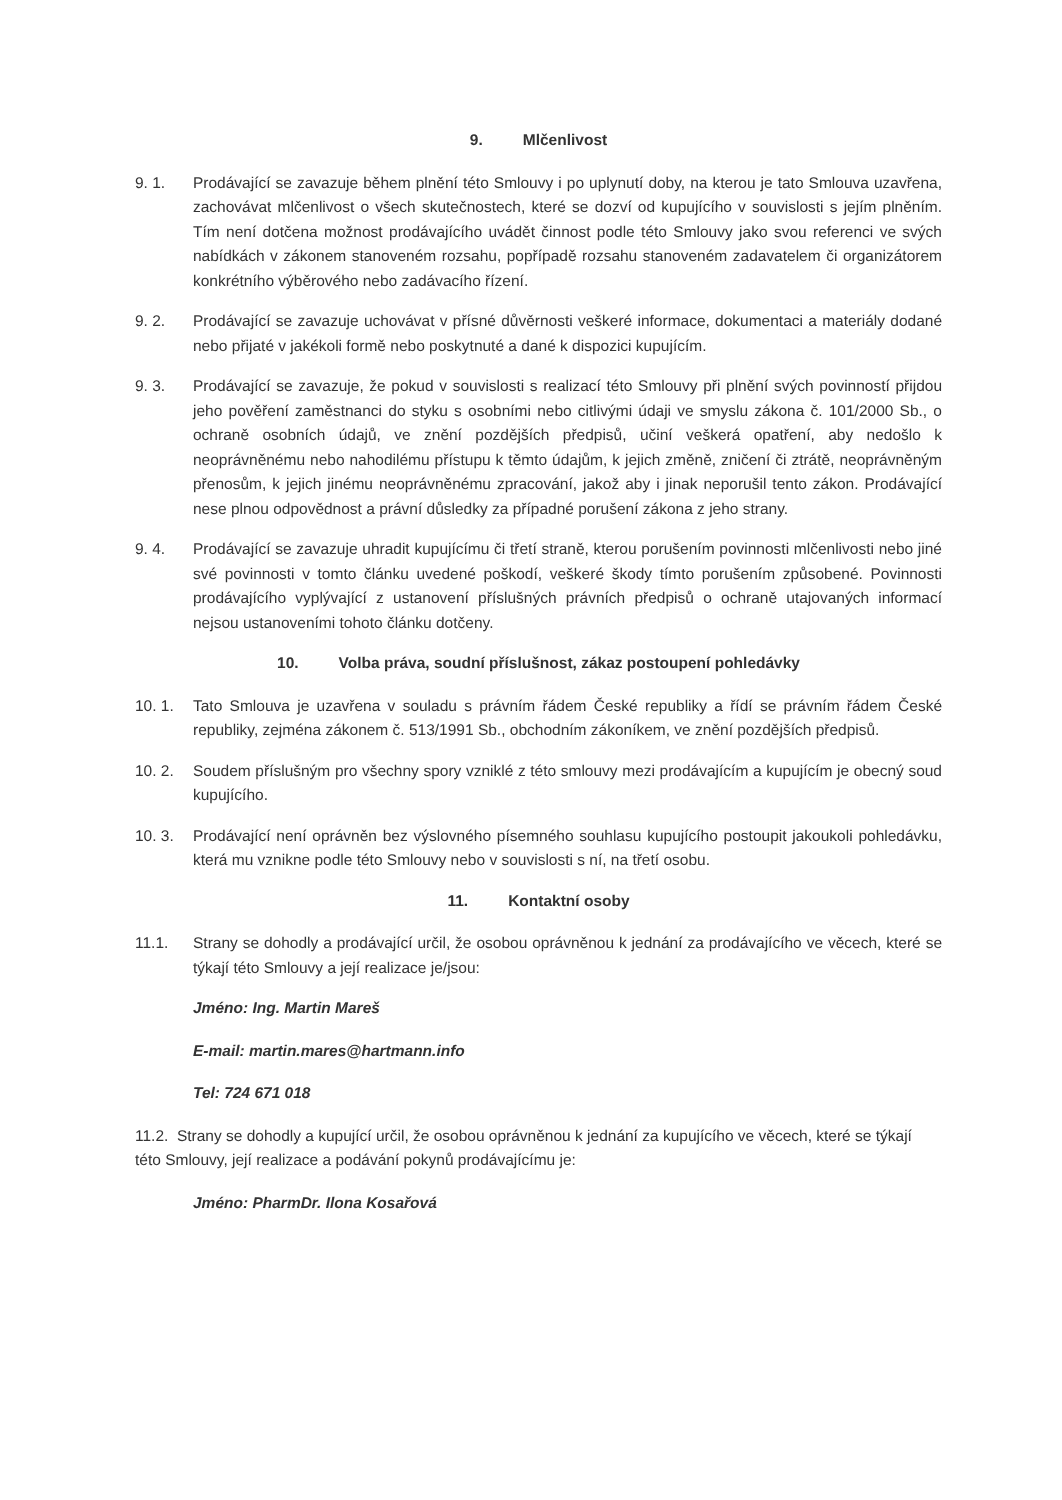9. Mlčenlivost
9. 1. Prodávající se zavazuje během plnění této Smlouvy i po uplynutí doby, na kterou je tato Smlouva uzavřena, zachovávat mlčenlivost o všech skutečnostech, které se dozví od kupujícího v souvislosti s jejím plněním. Tím není dotčena možnost prodávajícího uvádět činnost podle této Smlouvy jako svou referenci ve svých nabídkách v zákonem stanoveném rozsahu, popřípadě rozsahu stanoveném zadavatelem či organizátorem konkrétního výběrového nebo zadávacího řízení.
9. 2. Prodávající se zavazuje uchovávat v přísné důvěrnosti veškeré informace, dokumentaci a materiály dodané nebo přijaté v jakékoli formě nebo poskytnuté a dané k dispozici kupujícím.
9. 3. Prodávající se zavazuje, že pokud v souvislosti s realizací této Smlouvy při plnění svých povinností přijdou jeho pověření zaměstnanci do styku s osobními nebo citlivými údaji ve smyslu zákona č. 101/2000 Sb., o ochraně osobních údajů, ve znění pozdějších předpisů, učiní veškerá opatření, aby nedošlo k neoprávněnému nebo nahodilému přístupu k těmto údajům, k jejich změně, zničení či ztrátě, neoprávněným přenosům, k jejich jinému neoprávněnému zpracování, jakož aby i jinak neporušil tento zákon. Prodávající nese plnou odpovědnost a právní důsledky za případné porušení zákona z jeho strany.
9. 4. Prodávající se zavazuje uhradit kupujícímu či třetí straně, kterou porušením povinnosti mlčenlivosti nebo jiné své povinnosti v tomto článku uvedené poškodí, veškeré škody tímto porušením způsobené. Povinnosti prodávajícího vyplývající z ustanovení příslušných právních předpisů o ochraně utajovaných informací nejsou ustanoveními tohoto článku dotčeny.
10. Volba práva, soudní příslušnost, zákaz postoupení pohledávky
10. 1. Tato Smlouva je uzavřena v souladu s právním řádem České republiky a řídí se právním řádem České republiky, zejména zákonem č. 513/1991 Sb., obchodním zákoníkem, ve znění pozdějších předpisů.
10. 2. Soudem příslušným pro všechny spory vzniklé z této smlouvy mezi prodávajícím a kupujícím je obecný soud kupujícího.
10. 3. Prodávající není oprávněn bez výslovného písemného souhlasu kupujícího postoupit jakoukoli pohledávku, která mu vznikne podle této Smlouvy nebo v souvislosti s ní, na třetí osobu.
11. Kontaktní osoby
11.1. Strany se dohodly a prodávající určil, že osobou oprávněnou k jednání za prodávajícího ve věcech, které se týkají této Smlouvy a její realizace je/jsou:
Jméno: Ing. Martin Mareš
E-mail: martin.mares@hartmann.info
Tel: 724 671 018
11.2. Strany se dohodly a kupující určil, že osobou oprávněnou k jednání za kupujícího ve věcech, které se týkají této Smlouvy, její realizace a podávání pokynů prodávajícímu je:
Jméno: PharmDr. Ilona Kosařová